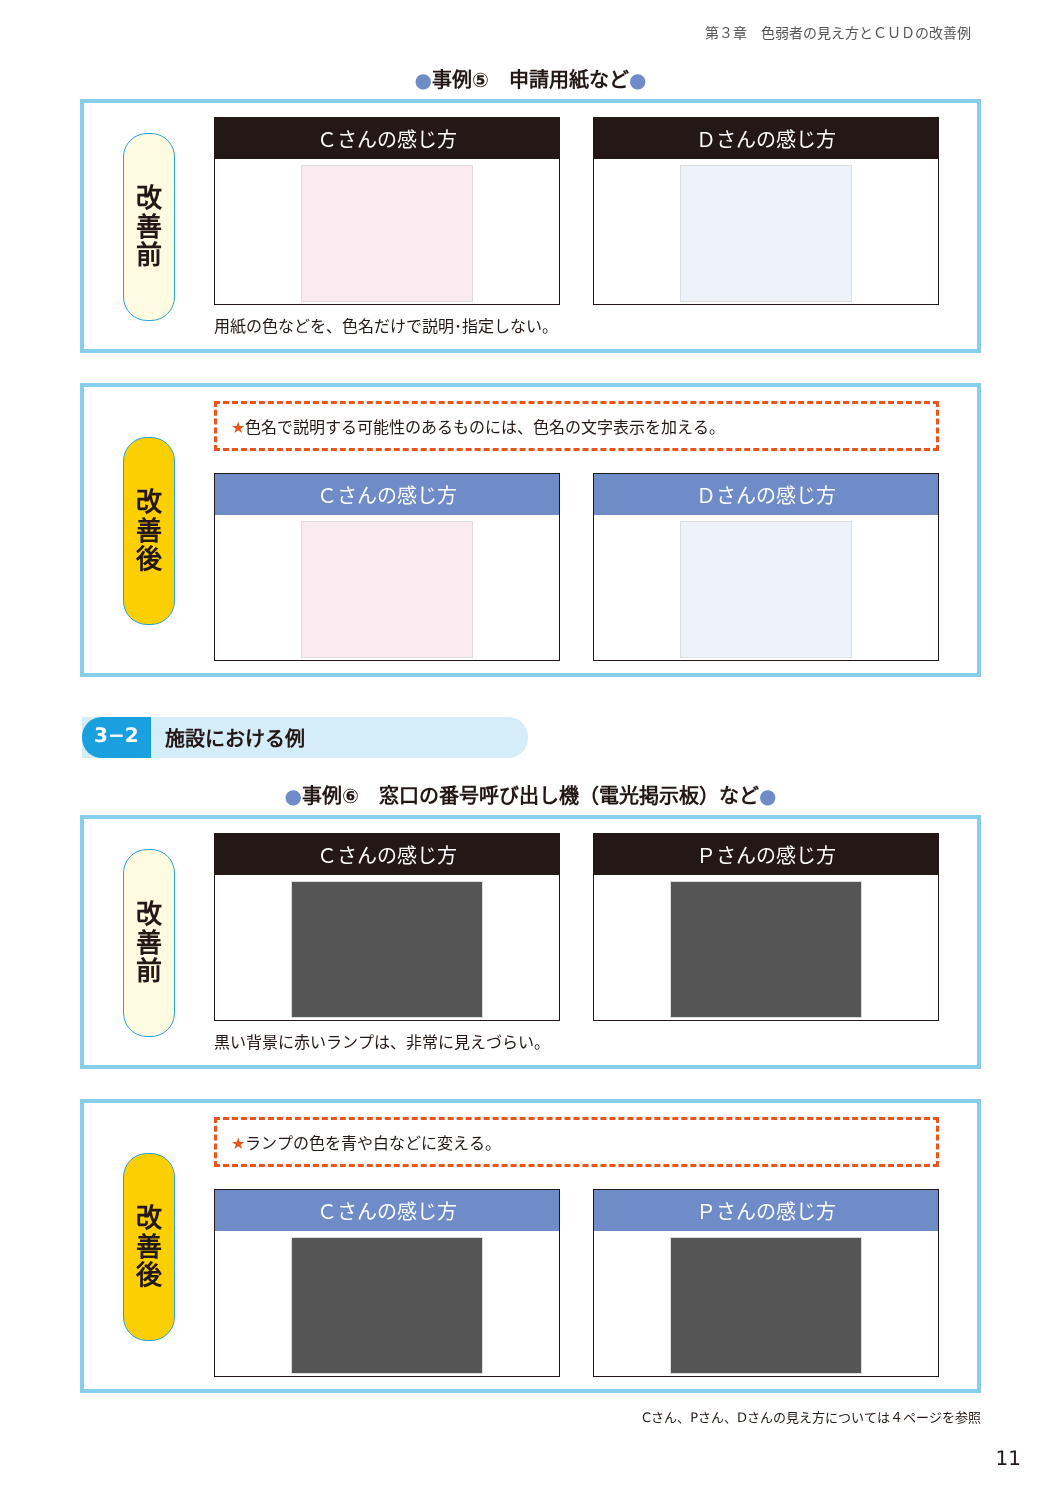第３章　色弱者の見え方とＣＵＤの改善例
●事例⑤　申請用紙など●
改
善
前
Ｃさんの感じ方 Ｄさんの感じ方
用紙の色などを、色名だけで説明･指定しない。
改
善
後
★色名で説明する可能性のあるものには、色名の文字表示を加える。
Ｃさんの感じ方 Ｄさんの感じ方
3−2 施設における例
●事例⑥　窓口の番号呼び出し機（電光掲示板）など●
改
善
前
Ｃさんの感じ方 Ｐさんの感じ方
黒い背景に赤いランプは、非常に見えづらい。
改
善
後
★ランプの色を青や白などに変える。
Ｃさんの感じ方 Ｐさんの感じ方
Cさん、Pさん、Dさんの見え方については４ページを参照
11